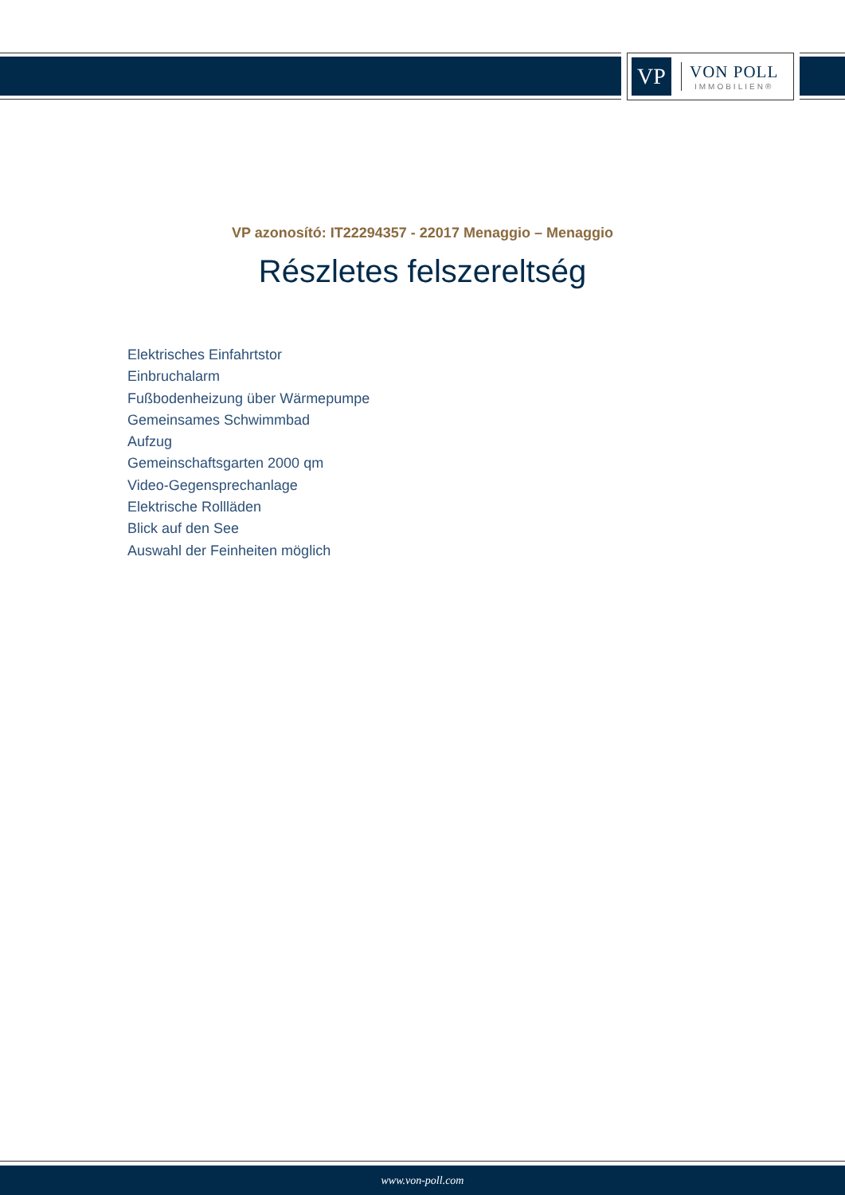VP
VON POLL
IMMOBILIEN®
VP azonosító: IT22294357 - 22017 Menaggio – Menaggio
Részletes felszereltség
Elektrisches Einfahrtstor
Einbruchalarm
Fußbodenheizung über Wärmepumpe
Gemeinsames Schwimmbad
Aufzug
Gemeinschaftsgarten 2000 qm
Video-Gegensprechanlage
Elektrische Rollläden
Blick auf den See
Auswahl der Feinheiten möglich
www.von-poll.com